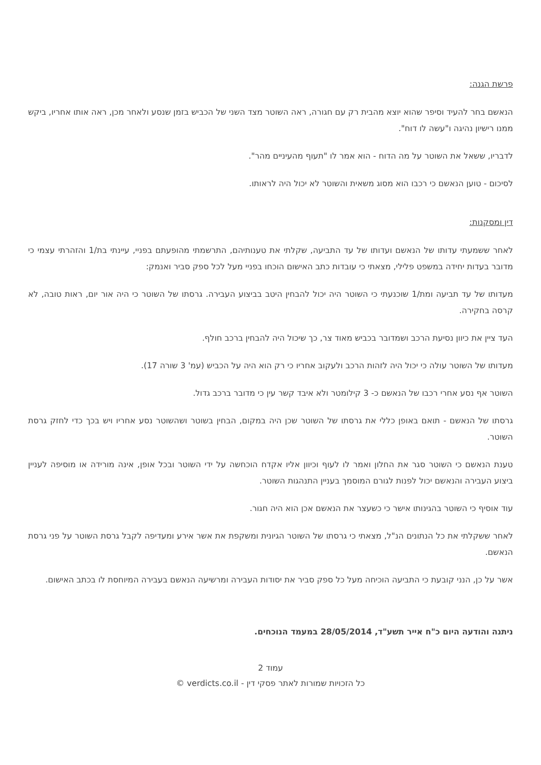פרשת הגנה:
הנאשם בחר להעיד וסיפר שהוא יוצא מהבית רק עם חגורה, ראה השוטר מצד השני של הכביש בזמן שנסע ולאחר מכן, ראה אותו אחריו, ביקש ממנו רישיון נהיגה ו"עשה לו דוח".
לדבריו, ששאל את השוטר על מה הדוח - הוא אמר לו "תעוף מהעיניים מהר".
לסיכום - טוען הנאשם כי רכבו הוא מסוג משאית והשוטר לא יכול היה לראותו.
דין ומסקנות:
לאחר ששמעתי עדותו של הנאשם ועדותו של עד התביעה, שקלתי את טענותיהם, התרשמתי מהופעתם בפניי, עיינתי בת/1 והזהרתי עצמי כי מדובר בעדות יחידה במשפט פלילי, מצאתי כי עובדות כתב האישום הוכחו בפניי מעל לכל ספק סביר ואנמק:
מעדותו של עד תביעה ומת/1 שוכנעתי כי השוטר היה יכול להבחין היטב בביצוע העבירה. גרסתו של השוטר כי היה אור יום, ראות טובה, לא קרסה בחקירה.
העד ציין את כיוון נסיעת הרכב ושמדובר בכביש מאוד צר, כך שיכול היה להבחין ברכב חולף.
מעדותו של השוטר עולה כי יכול היה לזהות הרכב ולעקוב אחריו כי רק הוא היה על הכביש (עמ' 3 שורה 17).
השוטר אף נסע אחרי רכבו של הנאשם כ- 3 קילומטר ולא איבד קשר עין כי מדובר ברכב גדול.
גרסתו של הנאשם - תואם באופן כללי את גרסתו של השוטר שכן היה במקום, הבחין בשוטר ושהשוטר נסע אחריו ויש בכך כדי לחזק גרסת השוטר.
טענת הנאשם כי השוטר סגר את החלון ואמר לו לעוף וכיוון אליו אקדח הוכחשה על ידי השוטר ובכל אופן, אינה מורידה או מוסיפה לעניין ביצוע העבירה והנאשם יכול לפנות לגורם המוסמך בעניין התנהגות השוטר.
עוד אוסיף כי השוטר בהגינותו אישר כי כשעצר את הנאשם אכן הוא היה חגור.
לאחר ששקלתי את כל הנתונים הנ"ל, מצאתי כי גרסתו של השוטר הגיונית ומשקפת את אשר אירע ומעדיפה לקבל גרסת השוטר על פני גרסת הנאשם.
אשר על כן, הנני קובעת כי התביעה הוכיחה מעל כל ספק סביר את יסודות העבירה ומרשיעה הנאשם בעבירה המיוחסת לו בכתב האישום.
ניתנה והודעה היום כ"ח אייר תשע"ד, 28/05/2014 במעמד הנוכחים.
עמוד 2
כל הזכויות שמורות לאתר פסקי דין - verdicts.co.il ©